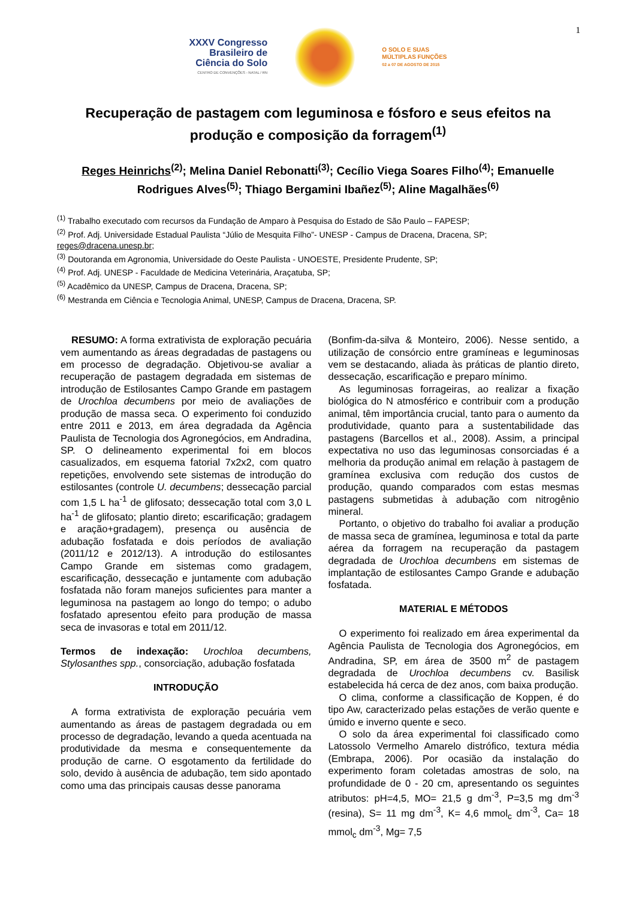1
XXXV Congresso
Brasileiro de
Ciência do Solo
CENTRO DE CONVENÇÕES - NATAL / RN
O SOLO E SUAS
MÚLTIPLAS FUNÇÕES
02 a 07 DE AGOSTO DE 2015
Recuperação de pastagem com leguminosa e fósforo e seus efeitos na produção e composição da forragem<sup>(1)</sup>
Reges Heinrichs<sup>(2)</sup>; Melina Daniel Rebonatti<sup>(3)</sup>; Cecílio Viega Soares Filho<sup>(4)</sup>; Emanuelle Rodrigues Alves<sup>(5)</sup>; Thiago Bergamini Ibañez<sup>(5)</sup>; Aline Magalhães<sup>(6)</sup>
<sup>(1)</sup> Trabalho executado com recursos da Fundação de Amparo à Pesquisa do Estado de São Paulo – FAPESP;
<sup>(2)</sup> Prof. Adj. Universidade Estadual Paulista “Júlio de Mesquita Filho”- UNESP - Campus de Dracena, Dracena, SP; reges@dracena.unesp.br;
<sup>(3)</sup> Doutoranda em Agronomia, Universidade do Oeste Paulista - UNOESTE, Presidente Prudente, SP;
<sup>(4)</sup> Prof. Adj. UNESP - Faculdade de Medicina Veterinária, Araçatuba, SP;
<sup>(5)</sup> Acadêmico da UNESP, Campus de Dracena, Dracena, SP;
<sup>(6)</sup> Mestranda em Ciência e Tecnologia Animal, UNESP, Campus de Dracena, Dracena, SP.
RESUMO: A forma extrativista de exploração pecuária vem aumentando as áreas degradadas de pastagens ou em processo de degradação. Objetivou-se avaliar a recuperação de pastagem degradada em sistemas de introdução de Estilosantes Campo Grande em pastagem de Urochloa decumbens por meio de avaliações de produção de massa seca. O experimento foi conduzido entre 2011 e 2013, em área degradada da Agência Paulista de Tecnologia dos Agronegócios, em Andradina, SP. O delineamento experimental foi em blocos casualizados, em esquema fatorial 7x2x2, com quatro repetições, envolvendo sete sistemas de introdução do estilosantes (controle U. decumbens; dessecação parcial com 1,5 L ha<sup>-1</sup> de glifosato; dessecação total com 3,0 L ha<sup>-1</sup> de glifosato; plantio direto; escarificação; gradagem e aração+gradagem), presença ou ausência de adubação fosfatada e dois períodos de avaliação (2011/12 e 2012/13). A introdução do estilosantes Campo Grande em sistemas como gradagem, escarificação, dessecação e juntamente com adubação fosfatada não foram manejos suficientes para manter a leguminosa na pastagem ao longo do tempo; o adubo fosfatado apresentou efeito para produção de massa seca de invasoras e total em 2011/12.
Termos de indexação: Urochloa decumbens, Stylosanthes spp., consorciação, adubação fosfatada
INTRODUÇÃO
A forma extrativista de exploração pecuária vem aumentando as áreas de pastagem degradada ou em processo de degradação, levando a queda acentuada na produtividade da mesma e consequentemente da produção de carne. O esgotamento da fertilidade do solo, devido à ausência de adubação, tem sido apontado como uma das principais causas desse panorama
(Bonfim-da-silva & Monteiro, 2006). Nesse sentido, a utilização de consórcio entre gramíneas e leguminosas vem se destacando, aliada às práticas de plantio direto, dessecação, escarificação e preparo mínimo.
As leguminosas forrageiras, ao realizar a fixação biológica do N atmosférico e contribuir com a produção animal, têm importância crucial, tanto para o aumento da produtividade, quanto para a sustentabilidade das pastagens (Barcellos et al., 2008). Assim, a principal expectativa no uso das leguminosas consorciadas é a melhoria da produção animal em relação à pastagem de gramínea exclusiva com redução dos custos de produção, quando comparados com estas mesmas pastagens submetidas à adubação com nitrogênio mineral.
Portanto, o objetivo do trabalho foi avaliar a produção de massa seca de gramínea, leguminosa e total da parte aérea da forragem na recuperação da pastagem degradada de Urochloa decumbens em sistemas de implantação de estilosantes Campo Grande e adubação fosfatada.
MATERIAL E MÉTODOS
O experimento foi realizado em área experimental da Agência Paulista de Tecnologia dos Agronegócios, em Andradina, SP, em área de 3500 m<sup>2</sup> de pastagem degradada de Urochloa decumbens cv. Basilisk estabelecida há cerca de dez anos, com baixa produção.
O clima, conforme a classificação de Koppen, é do tipo Aw, caracterizado pelas estações de verão quente e úmido e inverno quente e seco.
O solo da área experimental foi classificado como Latossolo Vermelho Amarelo distrófico, textura média (Embrapa, 2006). Por ocasião da instalação do experimento foram coletadas amostras de solo, na profundidade de 0 - 20 cm, apresentando os seguintes atributos: pH=4,5, MO= 21,5 g dm<sup>-3</sup>, P=3,5 mg dm<sup>-3</sup> (resina), S= 11 mg dm<sup>-3</sup>, K= 4,6 mmol<sub>c</sub> dm<sup>-3</sup>, Ca= 18 mmol<sub>c</sub> dm<sup>-3</sup>, Mg= 7,5